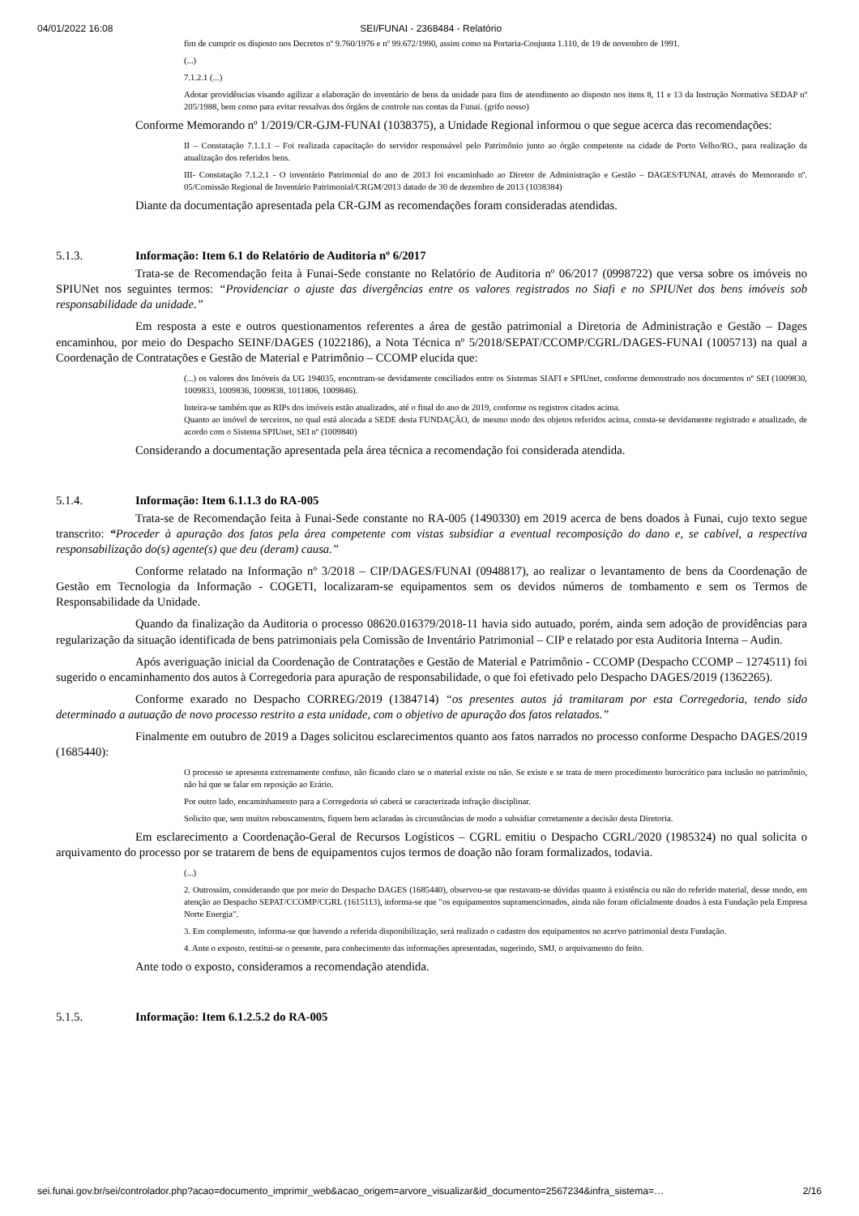04/01/2022 16:08 SEI/FUNAI - 2368484 - Relatório
fim de cumprir os disposto nos Decretos nº 9.760/1976 e nº 99.672/1990, assim como na Portaria-Conjunta 1.110, de 19 de novembro de 1991.
(...)
7.1.2.1 (...)
Adotar providências visando agilizar a elaboração do inventário de bens da unidade para fins de atendimento ao disposto nos itens 8, 11 e 13 da Instrução Normativa SEDAP nº 205/1988, bem como para evitar ressalvas dos órgãos de controle nas contas da Funai. (grifo nosso)
Conforme Memorando nº 1/2019/CR-GJM-FUNAI (1038375), a Unidade Regional informou o que segue acerca das recomendações:
II – Constatação 7.1.1.1 – Foi realizada capacitação do servidor responsável pelo Patrimônio junto ao órgão competente na cidade de Porto Velho/RO., para realização da atualização dos referidos bens.
III- Constatação 7.1.2.1 - O inventário Patrimonial do ano de 2013 foi encaminhado ao Diretor de Administração e Gestão – DAGES/FUNAI, através do Memorando nº. 05/Comissão Regional de Inventário Patrimonial/CRGM/2013 datado de 30 de dezembro de 2013 (1038384)
Diante da documentação apresentada pela CR-GJM as recomendações foram consideradas atendidas.
5.1.3. Informação: Item 6.1 do Relatório de Auditoria nº 6/2017
Trata-se de Recomendação feita à Funai-Sede constante no Relatório de Auditoria nº 06/2017 (0998722) que versa sobre os imóveis no SPIUNet nos seguintes termos: “Providenciar o ajuste das divergências entre os valores registrados no Siafi e no SPIUNet dos bens imóveis sob responsabilidade da unidade.”
Em resposta a este e outros questionamentos referentes a área de gestão patrimonial a Diretoria de Administração e Gestão – Dages encaminhou, por meio do Despacho SEINF/DAGES (1022186), a Nota Técnica nº 5/2018/SEPAT/CCOMP/CGRL/DAGES-FUNAI (1005713) na qual a Coordenação de Contratações e Gestão de Material e Patrimônio – CCOMP elucida que:
(...) os valores dos Imóveis da UG 194035, encontram-se devidamente conciliados entre os Sistemas SIAFI e SPIUnet, conforme demonstrado nos documentos nº SEI (1009830, 1009833, 1009836, 1009838, 1011806, 1009846).
Inteira-se também que as RIPs dos imóveis estão atualizados, até o final do ano de 2019, conforme os registros citados acima.
Quanto ao imóvel de terceiros, no qual está alocada a SEDE desta FUNDAÇÃO, de mesmo modo dos objetos referidos acima, consta-se devidamente registrado e atualizado, de acordo com o Sistema SPIUnet, SEI nº (1009840)
Considerando a documentação apresentada pela área técnica a recomendação foi considerada atendida.
5.1.4. Informação: Item 6.1.1.3 do RA-005
Trata-se de Recomendação feita à Funai-Sede constante no RA-005 (1490330) em 2019 acerca de bens doados à Funai, cujo texto segue transcrito: “Proceder à apuração dos fatos pela área competente com vistas subsidiar a eventual recomposição do dano e, se cabível, a respectiva responsabilização do(s) agente(s) que deu (deram) causa.”
Conforme relatado na Informação nº 3/2018 – CIP/DAGES/FUNAI (0948817), ao realizar o levantamento de bens da Coordenação de Gestão em Tecnologia da Informação - COGETI, localizaram-se equipamentos sem os devidos números de tombamento e sem os Termos de Responsabilidade da Unidade.
Quando da finalização da Auditoria o processo 08620.016379/2018-11 havia sido autuado, porém, ainda sem adoção de providências para regularização da situação identificada de bens patrimoniais pela Comissão de Inventário Patrimonial – CIP e relatado por esta Auditoria Interna – Audin.
Após averiguação inicial da Coordenação de Contratações e Gestão de Material e Patrimônio - CCOMP (Despacho CCOMP – 1274511) foi sugerido o encaminhamento dos autos à Corregedoria para apuração de responsabilidade, o que foi efetivado pelo Despacho DAGES/2019 (1362265).
Conforme exarado no Despacho CORREG/2019 (1384714) “os presentes autos já tramitaram por esta Corregedoria, tendo sido determinado a autuação de novo processo restrito a esta unidade, com o objetivo de apuração dos fatos relatados.”
Finalmente em outubro de 2019 a Dages solicitou esclarecimentos quanto aos fatos narrados no processo conforme Despacho DAGES/2019 (1685440):
O processo se apresenta extremamente confuso, não ficando claro se o material existe ou não. Se existe e se trata de mero procedimento burocrático para inclusão no patrimônio, não há que se falar em reposição ao Erário.
Por outro lado, encaminhamento para a Corregedoria só caberá se caracterizada infração disciplinar.
Solicito que, sem muitos rebuscamentos, fiquem bem aclaradas às circunstâncias de modo a subsidiar corretamente a decisão desta Diretoria.
Em esclarecimento a Coordenação-Geral de Recursos Logísticos – CGRL emitiu o Despacho CGRL/2020 (1985324) no qual solicita o arquivamento do processo por se tratarem de bens de equipamentos cujos termos de doação não foram formalizados, todavia.
(...)
2. Outrossim, considerando que por meio do Despacho DAGES (1685440), observou-se que restavam-se dúvidas quanto à existência ou não do referido material, desse modo, em atenção ao Despacho SEPAT/CCOMP/CGRL (1615113), informa-se que "os equipamentos supramencionados, ainda não foram oficialmente doados à esta Fundação pela Empresa Norte Energia".
3. Em complemento, informa-se que havendo a referida disponibilização, será realizado o cadastro dos equipamentos no acervo patrimonial desta Fundação.
4. Ante o exposto, restitui-se o presente, para conhecimento das informações apresentadas, sugerindo, SMJ, o arquivamento do feito.
Ante todo o exposto, consideramos a recomendação atendida.
5.1.5. Informação: Item 6.1.2.5.2 do RA-005
sei.funai.gov.br/sei/controlador.php?acao=documento_imprimir_web&acao_origem=arvore_visualizar&id_documento=2567234&infra_sistema=… 2/16